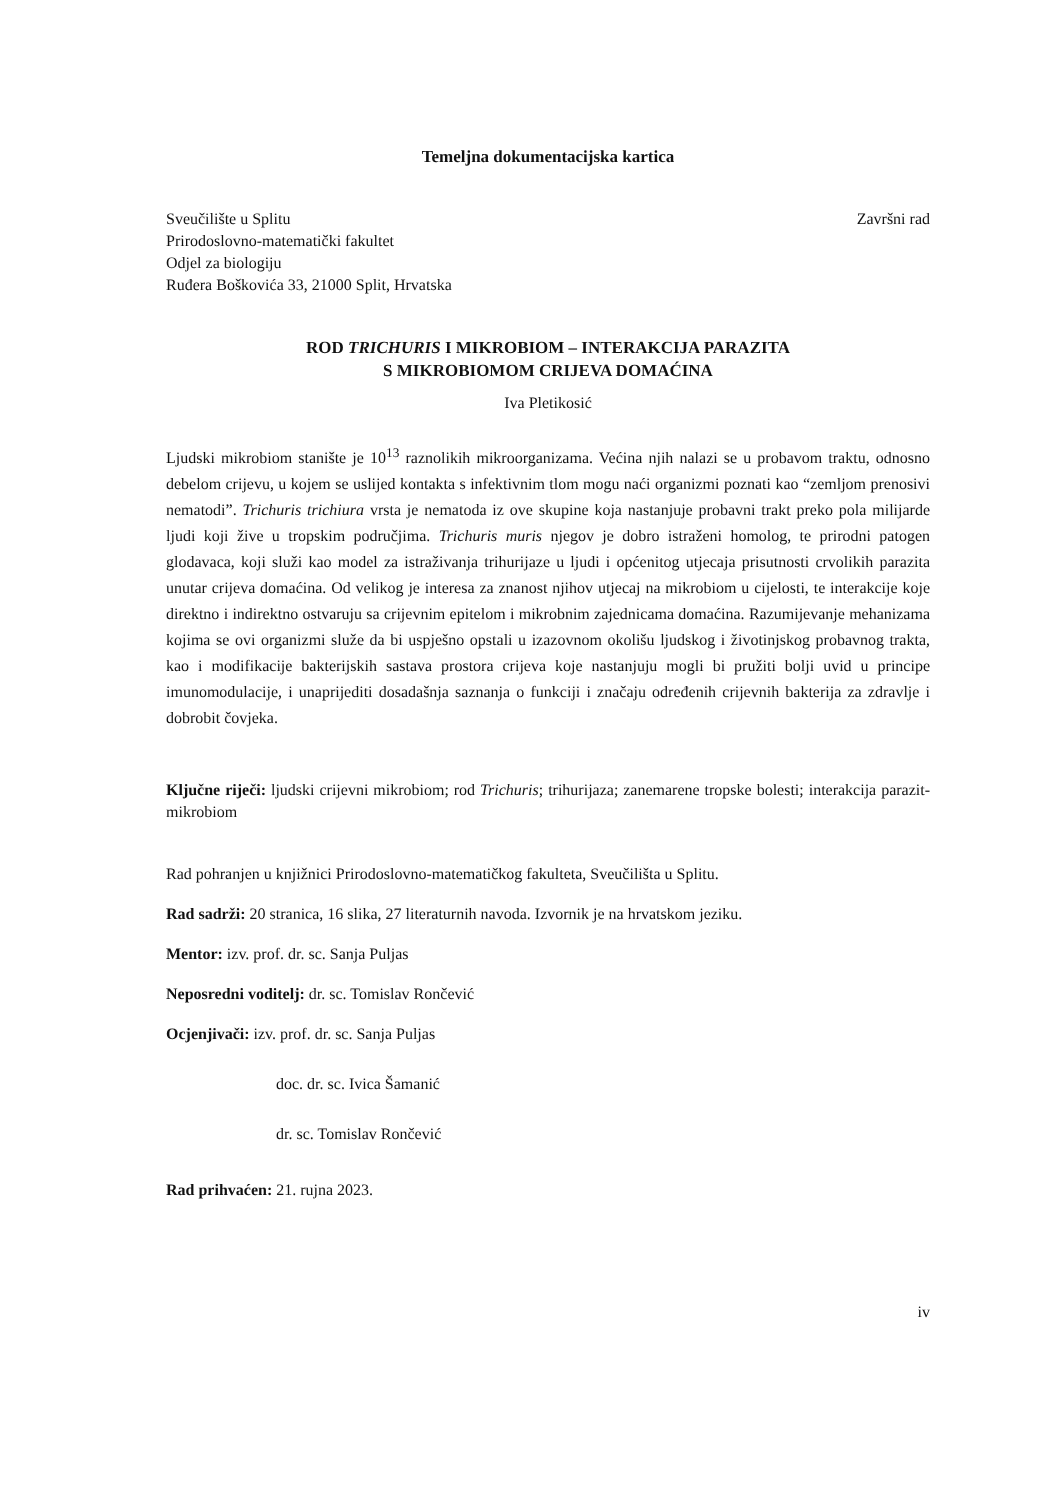Temeljna dokumentacijska kartica
Sveučilište u Splitu
Prirodoslovno-matematički fakultet
Odjel za biologiju
Ruđera Boškovića 33, 21000 Split, Hrvatska
Završni rad
ROD TRICHURIS I MIKROBIOM – INTERAKCIJA PARAZITA
S MIKROBIOMOM CRIJEVA DOMAĆINA
Iva Pletikosić
Ljudski mikrobiom stanište je 10<sup>13</sup> raznolikih mikroorganizama. Većina njih nalazi se u probavom traktu, odnosno debelom crijevu, u kojem se uslijed kontakta s infektivnim tlom mogu naći organizmi poznati kao “zemljom prenosivi nematodi”. Trichuris trichiura vrsta je nematoda iz ove skupine koja nastanjuje probavni trakt preko pola milijarde ljudi koji žive u tropskim područjima. Trichuris muris njegov je dobro istraženi homolog, te prirodni patogen glodavaca, koji služi kao model za istraživanja trihurijaze u ljudi i općenitog utjecaja prisutnosti crvolikih parazita unutar crijeva domaćina. Od velikog je interesa za znanost njihov utjecaj na mikrobiom u cijelosti, te interakcije koje direktno i indirektno ostvaruju sa crijevnim epitelom i mikrobnim zajednicama domaćina. Razumijevanje mehanizama kojima se ovi organizmi služe da bi uspješno opstali u izazovnom okolišu ljudskog i životinjskog probavnog trakta, kao i modifikacije bakterijskih sastava prostora crijeva koje nastanjuju mogli bi pružiti bolji uvid u principe imunomodulacije, i unaprijediti dosadašnja saznanja o funkciji i značaju određenih crijevnih bakterija za zdravlje i dobrobit čovjeka.
Ključne riječi: ljudski crijevni mikrobiom; rod Trichuris; trihurijaza; zanemarene tropske bolesti; interakcija parazit-mikrobiom
Rad pohranjen u knjižnici Prirodoslovno-matematičkog fakulteta, Sveučilišta u Splitu.
Rad sadrži: 20 stranica, 16 slika, 27 literaturnih navoda. Izvornik je na hrvatskom jeziku.
Mentor: izv. prof. dr. sc. Sanja Puljas
Neposredni voditelj: dr. sc. Tomislav Rončević
Ocjenjivači: izv. prof. dr. sc. Sanja Puljas
doc. dr. sc. Ivica Šamanić
dr. sc. Tomislav Rončević
Rad prihvaćen: 21. rujna 2023.
iv